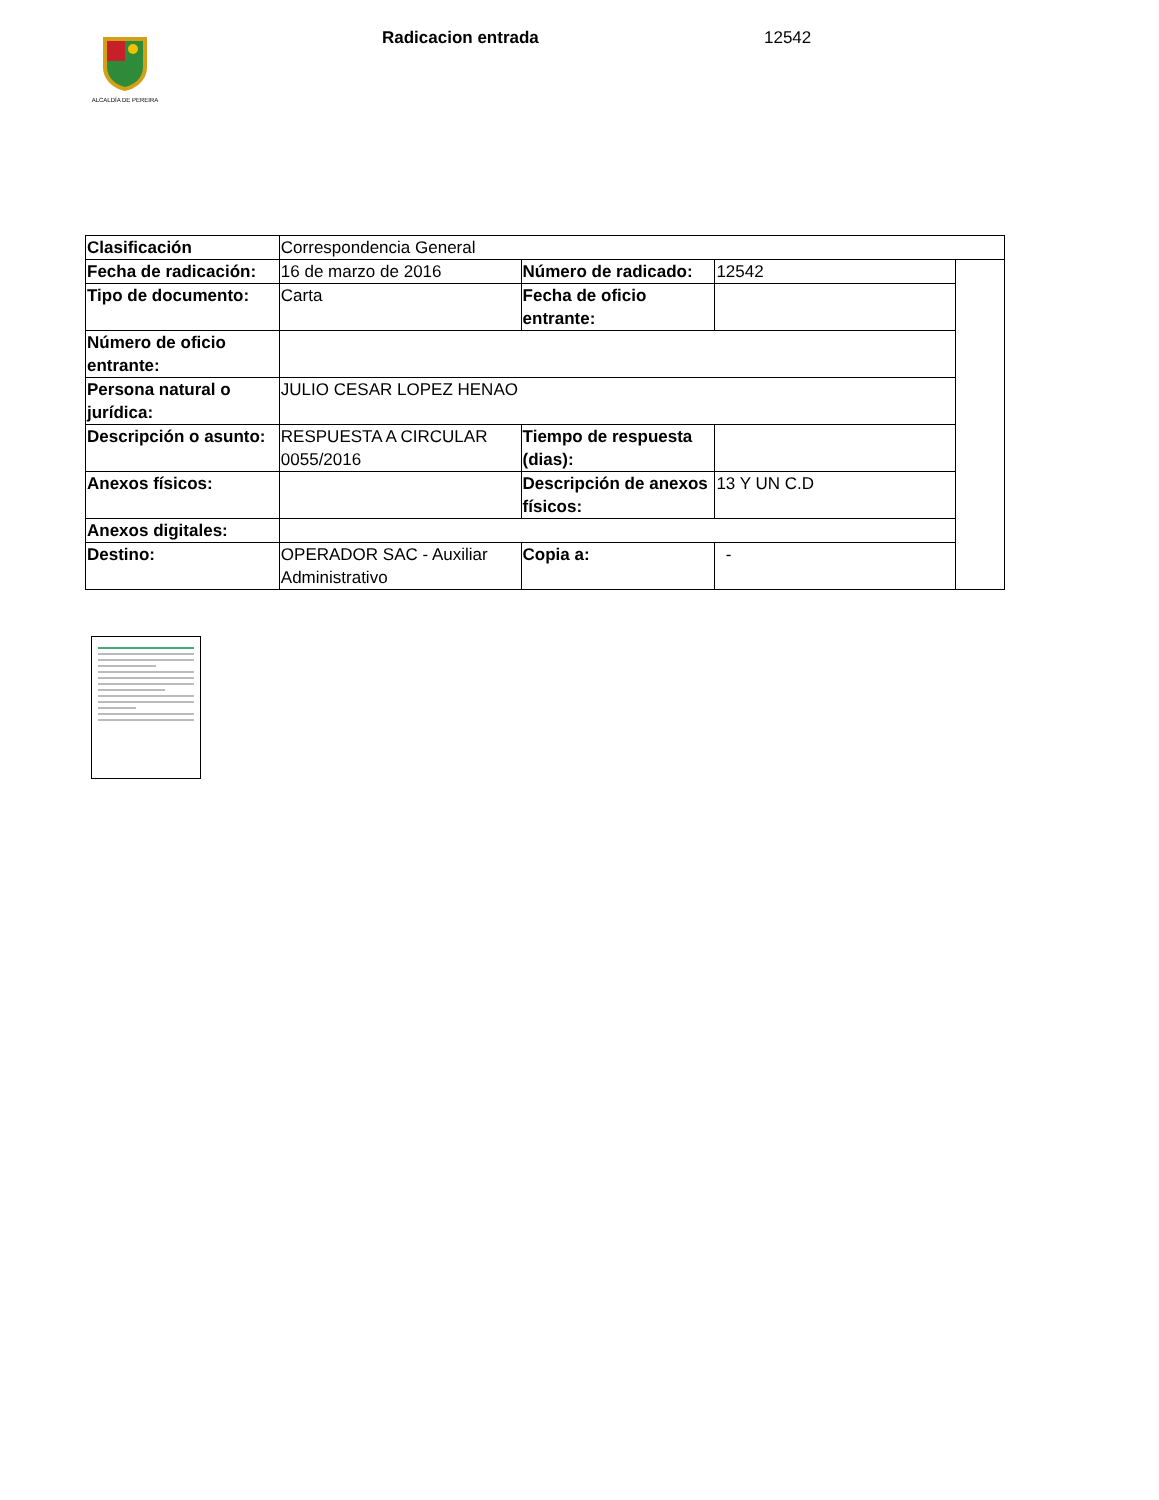ALCALDÍA DE PEREIRA
Radicacion entrada 12542
| Clasificación | Correspondencia General | | | |
| Fecha de radicación: | 16 de marzo de 2016 | Número de radicado: | 12542 | |
| Tipo de documento: | Carta | Fecha de oficio entrante: | | |
| Número de oficio entrante: | | | | |
| Persona natural o jurídica: | JULIO CESAR LOPEZ HENAO | | | |
| Descripción o asunto: | RESPUESTA A CIRCULAR 0055/2016 | Tiempo de respuesta (dias): | | |
| Anexos físicos: | | Descripción de anexos físicos: | 13 Y UN C.D | |
| Anexos digitales: | | | | |
| Destino: | OPERADOR SAC - Auxiliar Administrativo | Copia a: | - | |